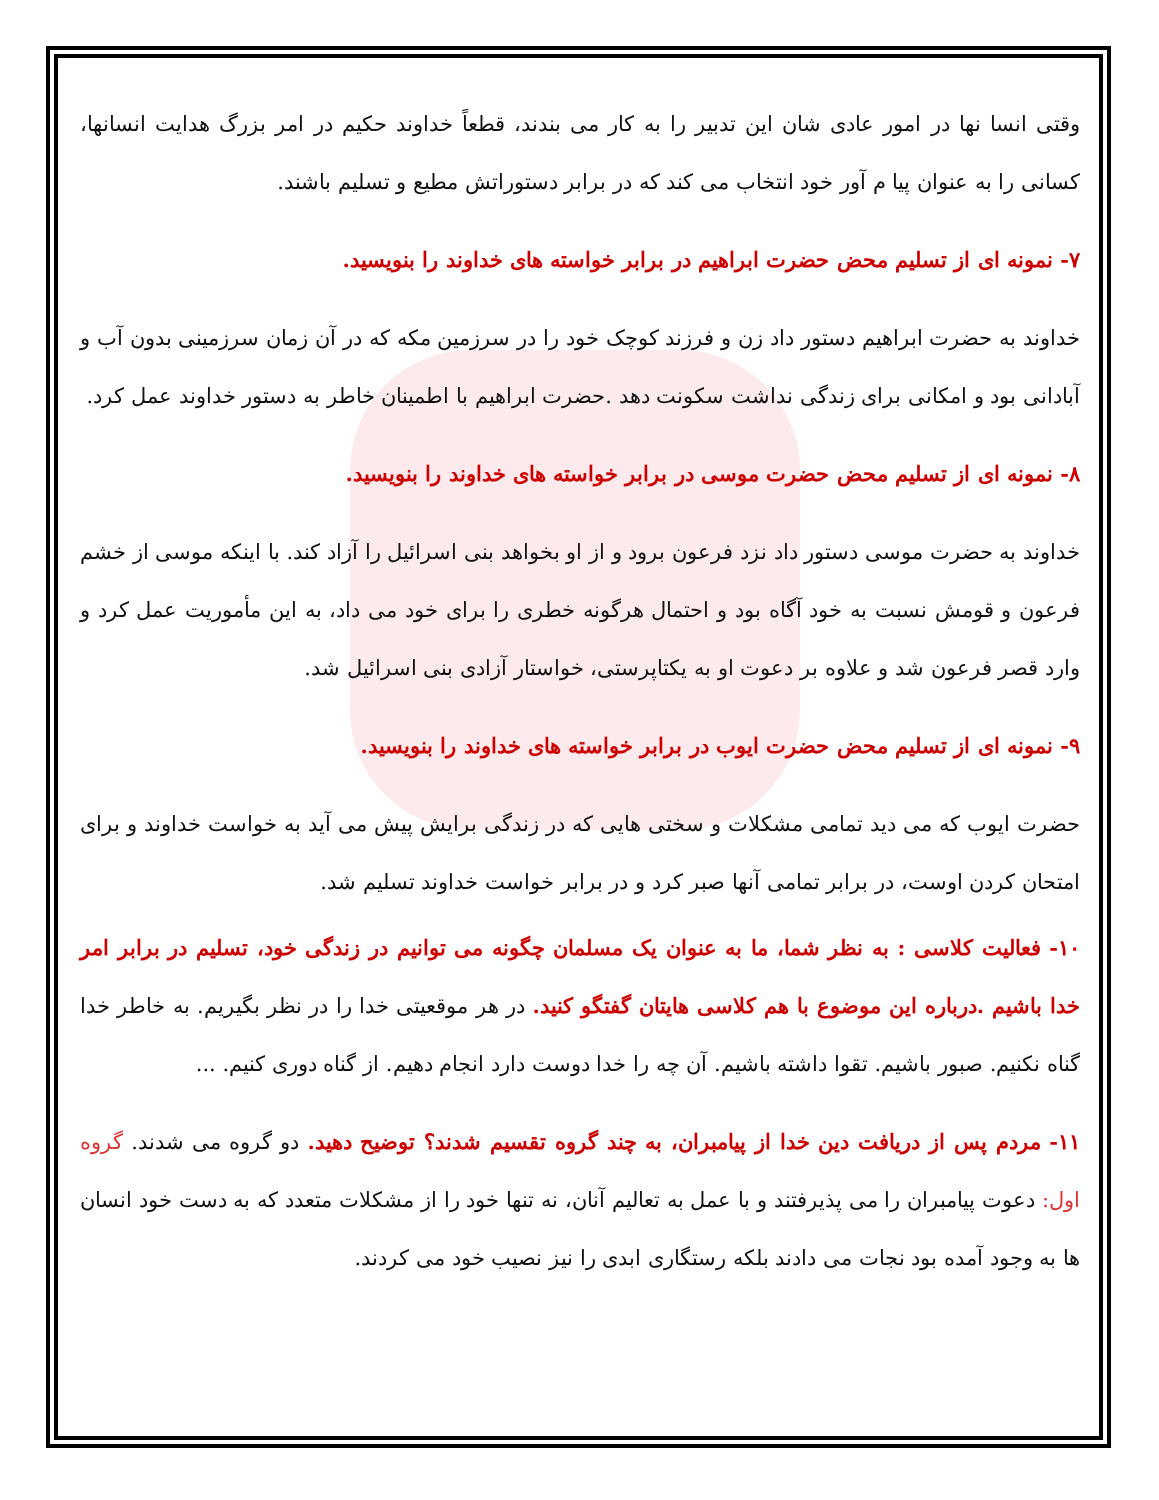وقتی انسا نها در امور عادی شان این تدبیر را به کار می بندند، قطعاً خداوند حکیم در امر بزرگ هدایت انسانها، کسانی را به عنوان پیا م آور خود انتخاب می کند که در برابر دستوراتش مطیع و تسلیم باشند.
۷- نمونه ای از تسلیم محض حضرت ابراهیم در برابر خواسته های خداوند را بنویسید.
خداوند به حضرت ابراهیم دستور داد زن و فرزند کوچک خود را در سرزمین مکه که در آن زمان سرزمینی بدون آب و آبادانی بود و امکانی برای زندگی نداشت سکونت دهد .حضرت ابراهیم با اطمینان خاطر به دستور خداوند عمل کرد.
۸- نمونه ای از تسلیم محض حضرت موسی در برابر خواسته های خداوند را بنویسید.
خداوند به حضرت موسی دستور داد نزد فرعون برود و از او بخواهد بنی اسرائیل را آزاد کند. با اینکه موسی از خشم فرعون و قومش نسبت به خود آگاه بود و احتمال هرگونه خطری را برای خود می داد، به این مأموریت عمل کرد و وارد قصر فرعون شد و علاوه بر دعوت او به یکتاپرستی، خواستار آزادی بنی اسرائیل شد.
۹- نمونه ای از تسلیم محض حضرت ایوب در برابر خواسته های خداوند را بنویسید.
حضرت ایوب که می دید تمامی مشکلات و سختی هایی که در زندگی برایش پیش می آید به خواست خداوند و برای امتحان کردن اوست، در برابر تمامی آنها صبر کرد و در برابر خواست خداوند تسلیم شد.
۱۰- فعالیت کلاسی : به نظر شما، ما به عنوان یک مسلمان چگونه می توانیم در زندگی خود، تسلیم در برابر امر خدا باشیم .درباره این موضوع با هم کلاسی هایتان گفتگو کنید. در هر موقعیتی خدا را در نظر بگیریم. به خاطر خدا گناه نکنیم. صبور باشیم. تقوا داشته باشیم. آن چه را خدا دوست دارد انجام دهیم. از گناه دوری کنیم. ...
۱۱- مردم پس از دریافت دین خدا از پیامبران، به چند گروه تقسیم شدند؟ توضیح دهید. دو گروه می شدند. گروه اول: دعوت پیامبران را می پذیرفتند و با عمل به تعالیم آنان، نه تنها خود را از مشکلات متعدد که به دست خود انسان ها به وجود آمده بود نجات می دادند بلکه رستگاری ابدی را نیز نصیب خود می کردند.